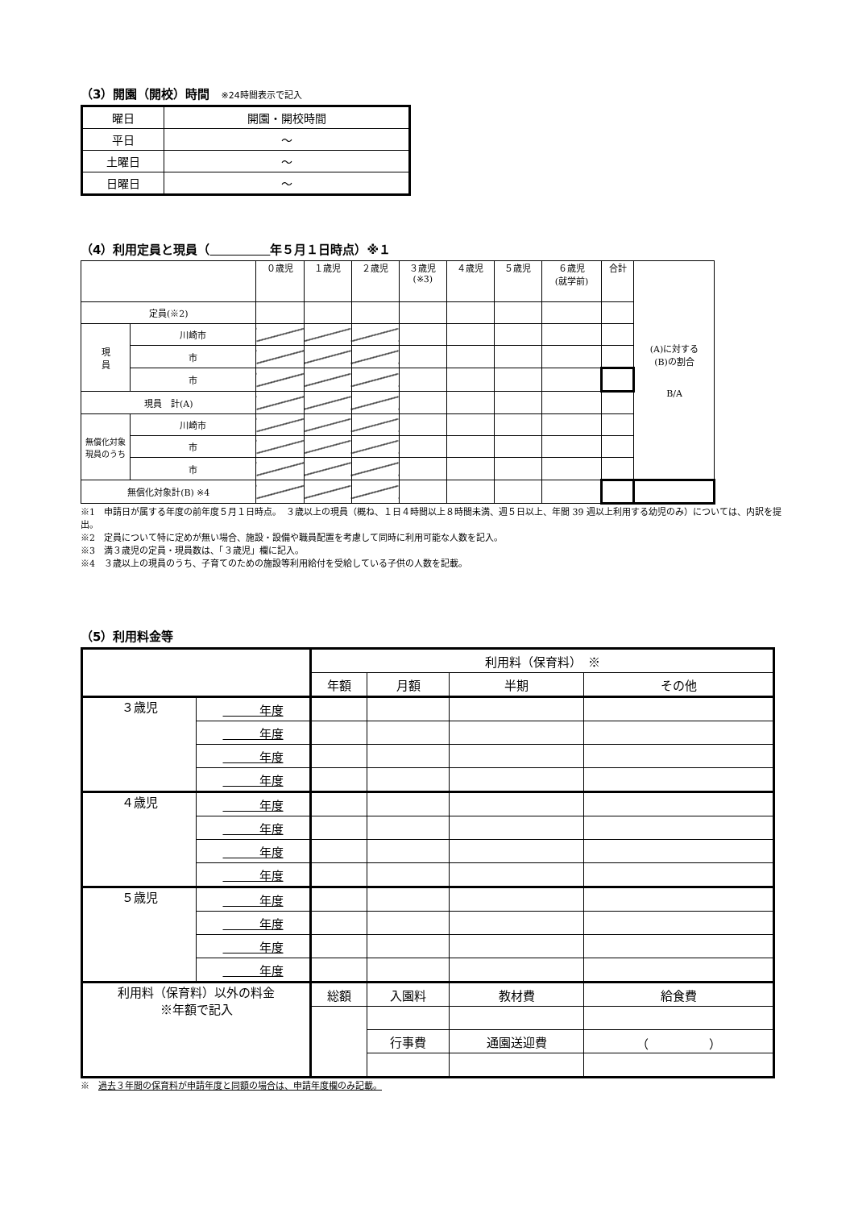（3）開園（開校）時間 ※24時間表示で記入
| 曜日 | 開園・開校時間 |
| 平日 | ～ |
| 土曜日 | ～ |
| 日曜日 | ～ |
（4）利用定員と現員（　　　　　 年５月１日時点）※１
| | | ０歳児 | １歳児 | ２歳児 | ３歳児 (※3) | ４歳児 | ５歳児 | ６歳児 (就学前) | 合計 | (A)に対する (B)の割合 B/A |
| 定員(※2) | | | | | | | | | | |
| 現 員 | 川崎市 | | | | | | | | | |
| | 市 | | | | | | | | | |
| | 市 | | | | | | | | | |
| 現員 計(A) | | | | | | | | | | |
| 無償化対象 現員のうち | 川崎市 | | | | | | | | | |
| | 市 | | | | | | | | | |
| | 市 | | | | | | | | | |
| 無償化対象計(B) ※4 | | | | | | | | | | |
※1　申請日が属する年度の前年度５月１日時点。　３歳以上の現員（概ね、１日４時間以上８時間未満、週５日以上、年間 39 週以上利用する幼児のみ）については、内訳を提出。
※2　定員について特に定めが無い場合、施設・設備や職員配置を考慮して同時に利用可能な人数を記入。
※3　満３歳児の定員・現員数は、「３歳児」欄に記入。
※4　３歳以上の現員のうち、子育てのための施設等利用給付を受給している子供の人数を記載。
（5）利用料金等
| | | 利用料（保育料） ※ | | | |
| | | 年額 | 月額 | 半期 | その他 |
| ３歳児 | 年度 | | | | |
| | 年度 | | | | |
| | 年度 | | | | |
| | 年度 | | | | |
| ４歳児 | 年度 | | | | |
| | 年度 | | | | |
| | 年度 | | | | |
| | 年度 | | | | |
| ５歳児 | 年度 | | | | |
| | 年度 | | | | |
| | 年度 | | | | |
| | 年度 | | | | |
| 利用料（保育料）以外の料金 ※年額で記入 | | 総額 | 入園料 | 教材費 | 給食費 |
| | | | 行事費 | 通園送迎費 | （ ） |
※　過去３年間の保育料が申請年度と同額の場合は、申請年度欄のみ記載。